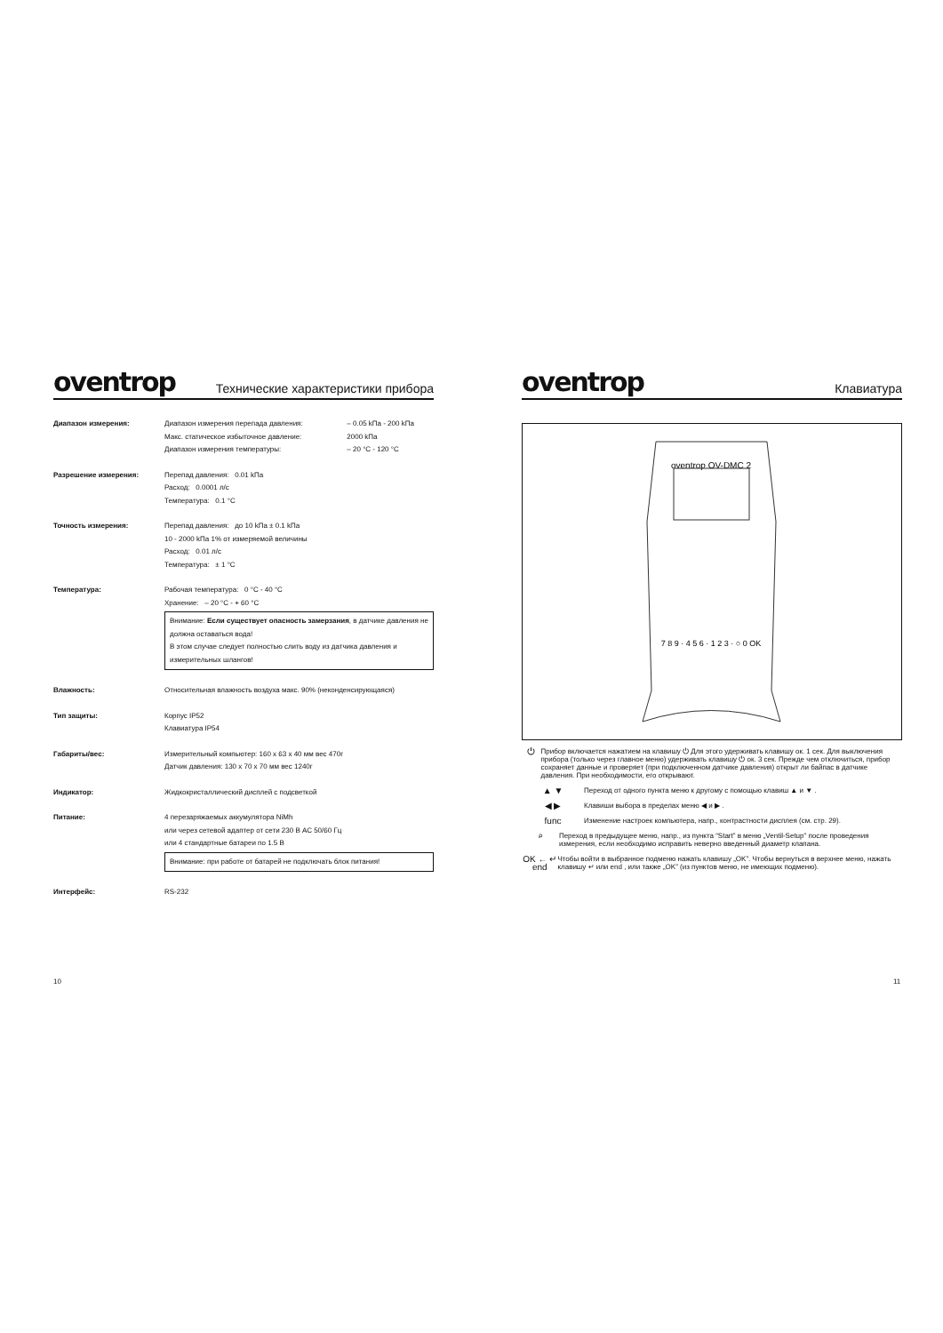oventrop Технические характеристики прибора
| Диапазон измерения: | Диапазон измерения перепада давления: | – 0.05 kПа - 200 kПа |
| | Макс. статическое избыточное давление: | 2000 kПа |
| | Диапазон измерения температуры: | – 20 °C - 120 °C |
| Разрешение измерения: | Перепад давления: 0.01 kПа Расход: 0.0001 л/с Температура: 0.1 °C | |
| Точность измерения: | Перепад давления: до 10 kПа ± 0.1 kПа 10 - 2000 kПа 1% от измеряемой величины Расход: 0.01 л/с Температура: ± 1 °C | |
| Температура: | Рабочая температура: 0 °C - 40 °C Хранение: – 20 °C - + 60 °C Внимание: Если существует опасность замерзания , в датчике давления не должна оставаться вода! В этом случае следует полностью слить воду из датчика давления и измерительных шлангов! | |
| Влажность: | Относительная влажность воздуха макс. 90% (неконденсирующаяся) | |
| Тип защиты: | Корпус IP52 Клавиатура IP54 | |
| Габариты/вес: | Измерительный компьютер: 160 x 63 x 40 мм вес 470г Датчик давления: 130 x 70 x 70 мм вес 1240г | |
| Индикатор: | Жидкокристаллический дисплей с подсветкой | |
| Питание: | 4 перезаряжаемых аккумулятора NiMh или через сетевой адаптер от сети 230 В АС 50/60 Гц или 4 стандартные батареи по 1.5 В Внимание: при работе от батарей не подключать блок питания! | |
| Интерфейс: | RS-232 | |
oventrop Клавиатура
oventrop OV-DMC 2
7 8 9 · 4 5 6 · 1 2 3 · ○ 0 OK
⏻
Прибор включается нажатием на клавишу ⏻ Для этого удерживать клавишу ок. 1 сек. Для выключения прибора (только через главное меню) удерживать клавишу ⏻ ок. 3 сек. Прежде чем отключиться, прибор сохраняет данные и проверяет (при подключенном датчике давления) открыт ли байпас в датчике давления. При необходимости, его открывают.
▲ ▼
Переход от одного пункта меню к другому с помощью клавиш ▲ и ▼ .
◀ ▶
Клавиши выбора в пределах меню ◀ и ▶ .
func
Изменение настроек компьютера, напр., контрастности дисплея (см. стр. 29).
⌕
Переход в предыдущее меню, напр., из пункта “Start” в меню „Ventil-Setup” после проведения измерения, если необходимо исправить неверно введенный диаметр клапана.
OK ← ↵ end
Чтобы войти в выбранное подменю нажать клавишу „OK”. Чтобы вернуться в верхнее меню, нажать клавишу ↵ или end , или также „OK” (из пунктов меню, не имеющих подменю).
10 11